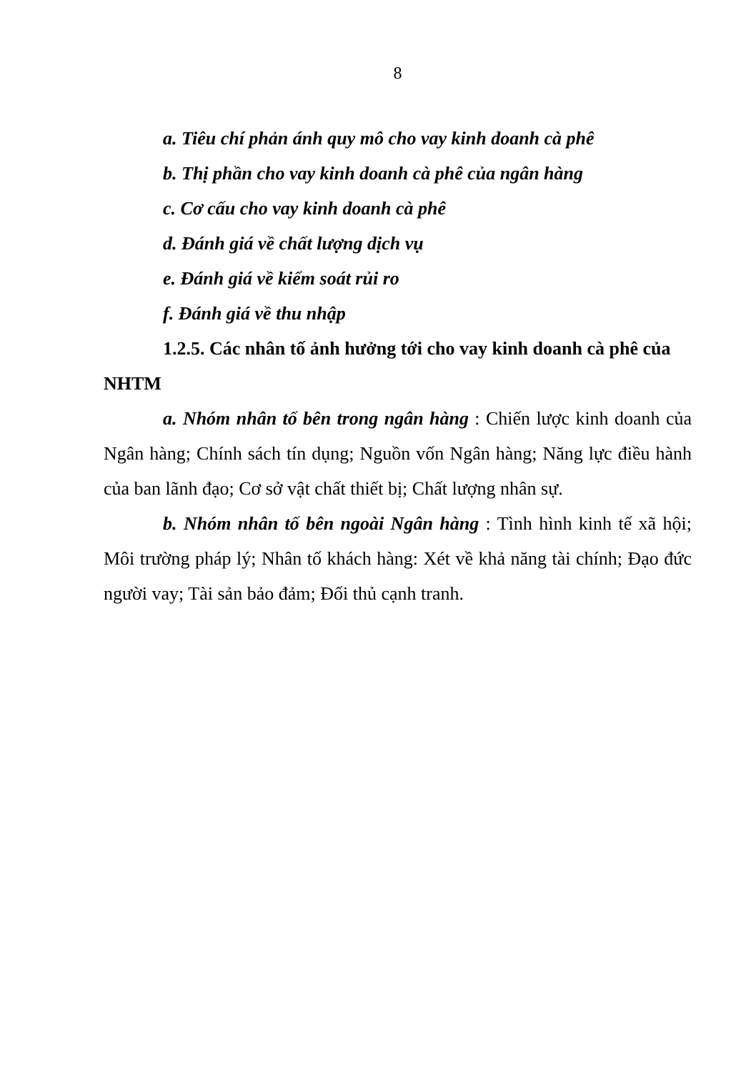8
a. Tiêu chí phản ánh quy mô cho vay kinh doanh cà phê
b. Thị phần cho vay kinh doanh cà phê của ngân hàng
c. Cơ cấu cho vay kinh doanh cà phê
d. Đánh giá về chất lượng dịch vụ
e. Đánh giá về kiểm soát rủi ro
f. Đánh giá về thu nhập
1.2.5. Các nhân tố ảnh hưởng tới cho vay kinh doanh cà phê của NHTM
a. Nhóm nhân tố bên trong ngân hàng : Chiến lược kinh doanh của Ngân hàng; Chính sách tín dụng; Nguồn vốn Ngân hàng; Năng lực điều hành của ban lãnh đạo; Cơ sở vật chất thiết bị; Chất lượng nhân sự.
b. Nhóm nhân tố bên ngoài Ngân hàng : Tình hình kinh tế xã hội; Môi trường pháp lý; Nhân tố khách hàng: Xét về khả năng tài chính; Đạo đức người vay; Tài sản bảo đảm; Đối thủ cạnh tranh.